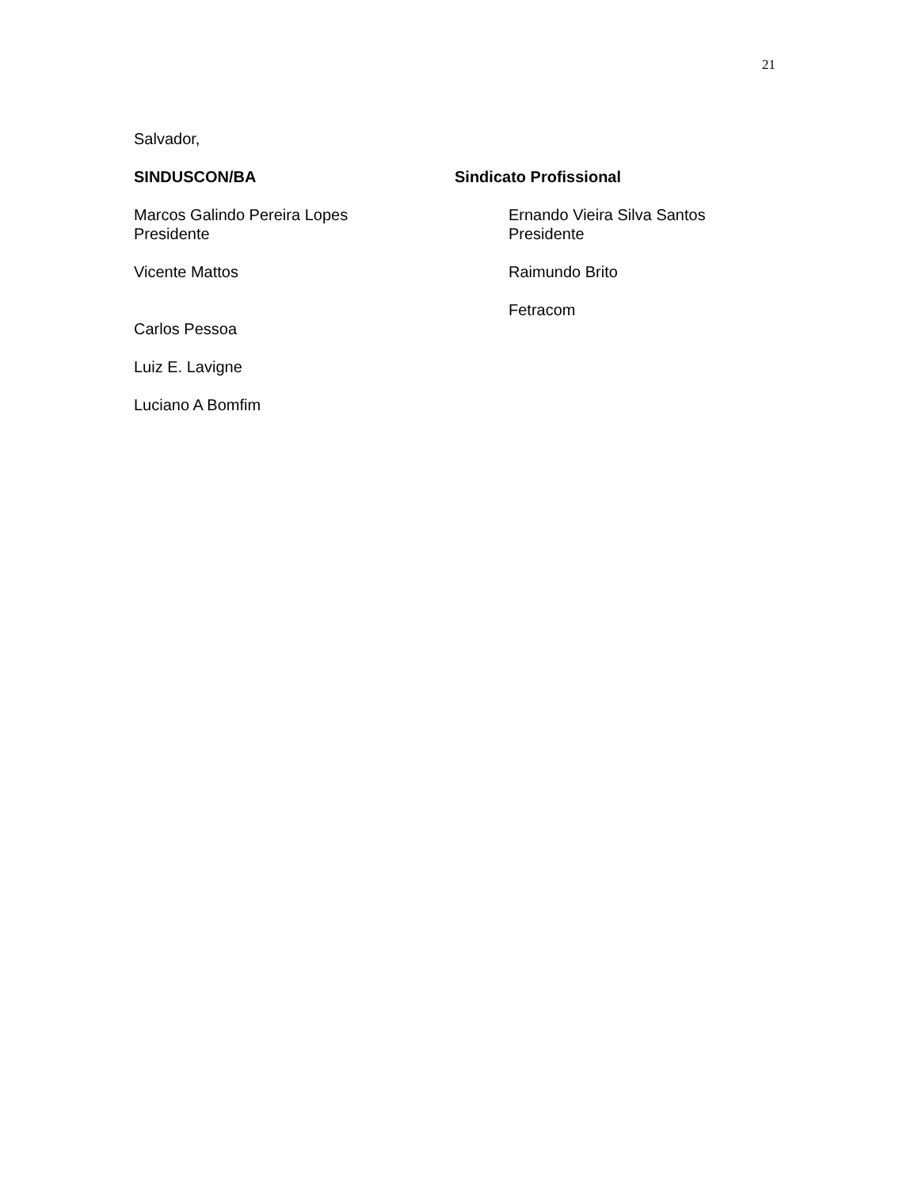21
Salvador,
SINDUSCON/BA
Marcos Galindo Pereira Lopes
Presidente
Vicente Mattos
Carlos Pessoa
Luiz E. Lavigne
Luciano A Bomfim
Sindicato Profissional
Ernando Vieira Silva Santos
Presidente
Raimundo Brito
Fetracom